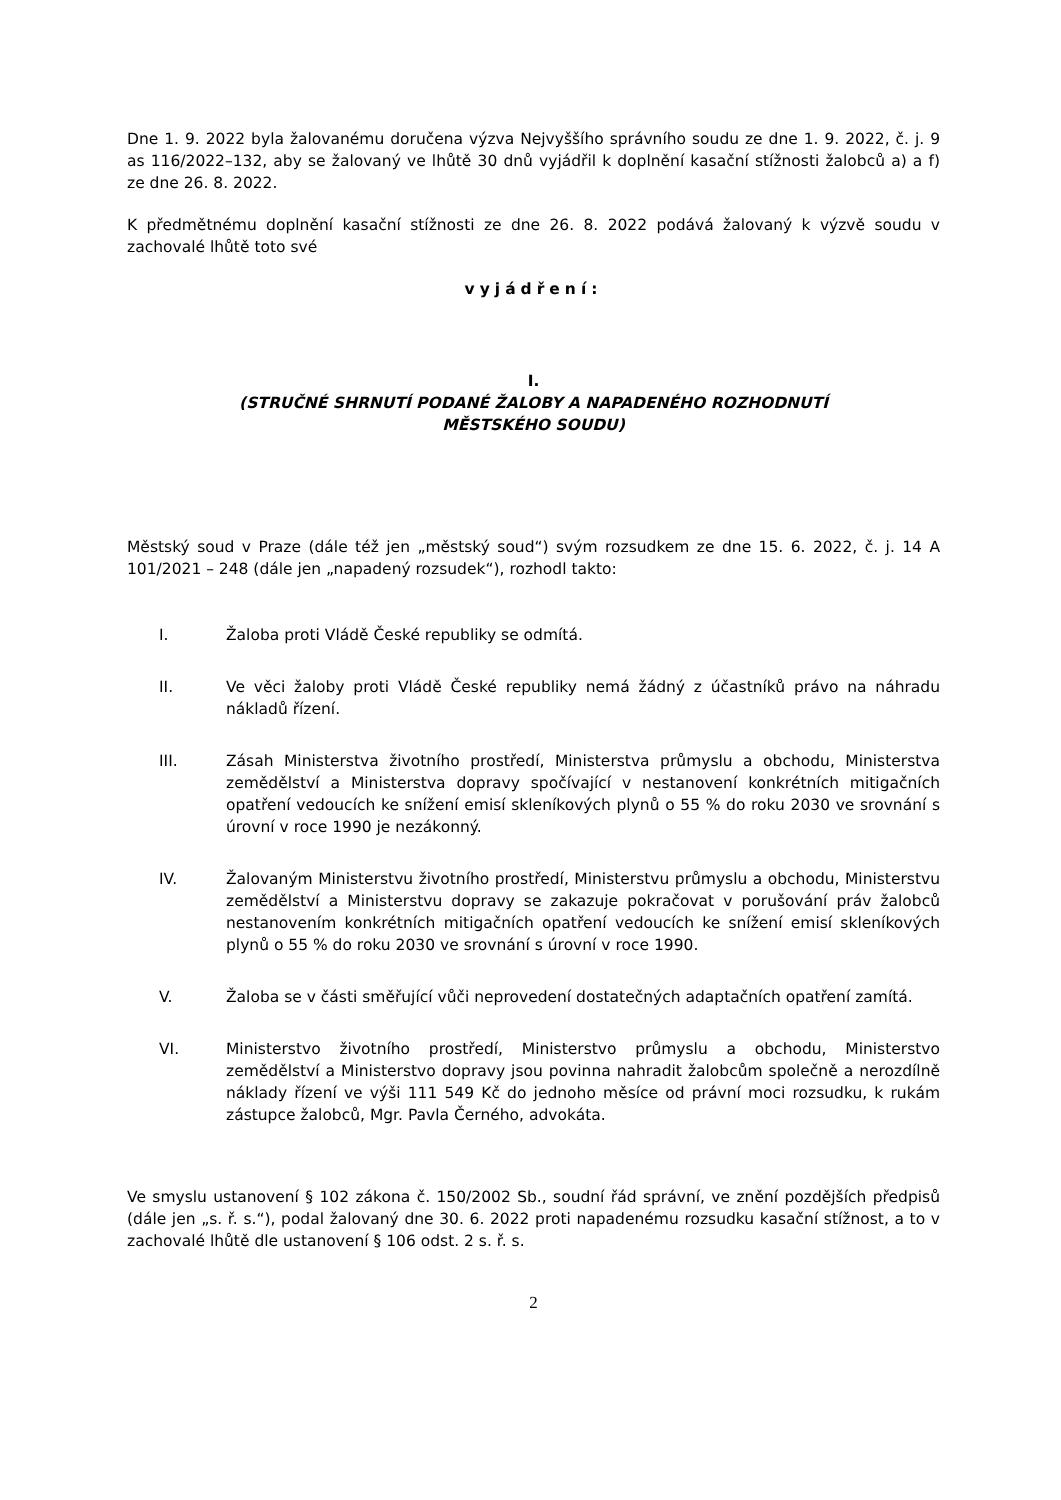Dne 1. 9. 2022 byla žalovanému doručena výzva Nejvyššího správního soudu ze dne 1. 9. 2022, č. j. 9 as 116/2022–132, aby se žalovaný ve lhůtě 30 dnů vyjádřil k doplnění kasační stížnosti žalobců a) a f) ze dne 26. 8. 2022.
K předmětnému doplnění kasační stížnosti ze dne 26. 8. 2022 podává žalovaný k výzvě soudu v zachovalé lhůtě toto své
vyjádření:
I.
(STRUČNÉ SHRNUTÍ PODANÉ ŽALOBY A NAPADENÉHO ROZHODNUTÍ
MĚSTSKÉHO SOUDU)
Městský soud v Praze (dále též jen „městský soud“) svým rozsudkem ze dne 15. 6. 2022, č. j. 14 A 101/2021 – 248 (dále jen „napadený rozsudek“), rozhodl takto:
I. Žaloba proti Vládě České republiky se odmítá.
II. Ve věci žaloby proti Vládě České republiky nemá žádný z účastníků právo na náhradu nákladů řízení.
III. Zásah Ministerstva životního prostředí, Ministerstva průmyslu a obchodu, Ministerstva zemědělství a Ministerstva dopravy spočívající v nestanovení konkrétních mitigačních opatření vedoucích ke snížení emisí skleníkových plynů o 55 % do roku 2030 ve srovnání s úrovní v roce 1990 je nezákonný.
IV. Žalovaným Ministerstvu životního prostředí, Ministerstvu průmyslu a obchodu, Ministerstvu zemědělství a Ministerstvu dopravy se zakazuje pokračovat v porušování práv žalobců nestanovením konkrétních mitigačních opatření vedoucích ke snížení emisí skleníkových plynů o 55 % do roku 2030 ve srovnání s úrovní v roce 1990.
V. Žaloba se v části směřující vůči neprovedení dostatečných adaptačních opatření zamítá.
VI. Ministerstvo životního prostředí, Ministerstvo průmyslu a obchodu, Ministerstvo zemědělství a Ministerstvo dopravy jsou povinna nahradit žalobcům společně a nerozdílně náklady řízení ve výši 111 549 Kč do jednoho měsíce od právní moci rozsudku, k rukám zástupce žalobců, Mgr. Pavla Černého, advokáta.
Ve smyslu ustanovení § 102 zákona č. 150/2002 Sb., soudní řád správní, ve znění pozdějších předpisů (dále jen „s. ř. s.“), podal žalovaný dne 30. 6. 2022 proti napadenému rozsudku kasační stížnost, a to v zachovalé lhůtě dle ustanovení § 106 odst. 2 s. ř. s.
2